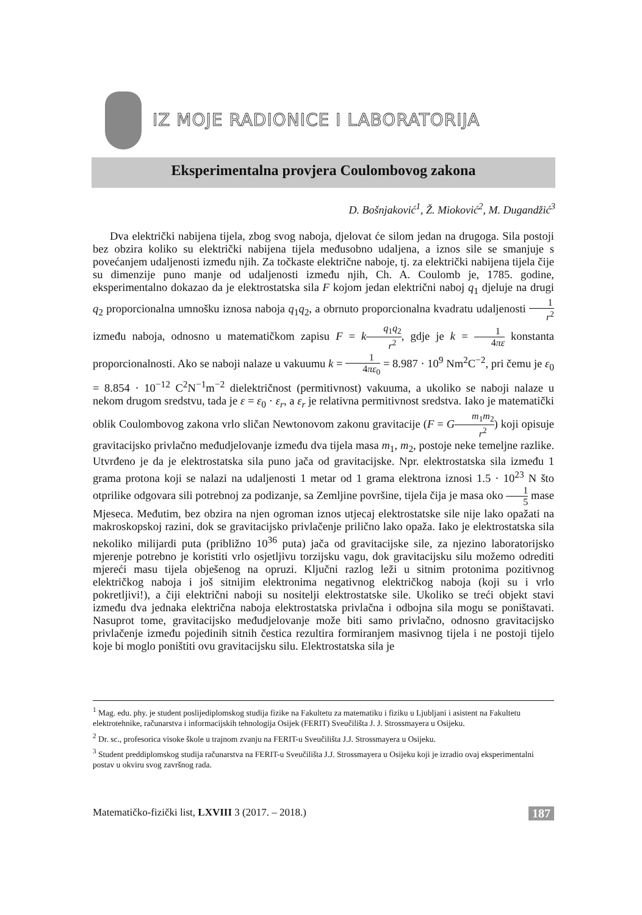IZ MOJE RADIONICE I LABORATORIJA
Eksperimentalna provjera Coulombovog zakona
D. Bošnjaković<sup>1</sup>, Ž. Mioković<sup>2</sup>, M. Dugandžić<sup>3</sup>
Dva električki nabijena tijela, zbog svog naboja, djelovat će silom jedan na drugoga. Sila postoji bez obzira koliko su električki nabijena tijela međusobno udaljena, a iznos sile se smanjuje s povećanjem udaljenosti između njih. Za točkaste električne naboje, tj. za električki nabijena tijela čije su dimenzije puno manje od udaljenosti između njih, Ch. A. Coulomb je, 1785. godine, eksperimentalno dokazao da je elektrostatska sila F kojom jedan električni naboj q<sub>1</sub> djeluje na drugi q<sub>2</sub> proporcionalna umnošku iznosa naboja q<sub>1</sub>q<sub>2</sub>, a obrnuto proporcionalna kvadratu udaljenosti 1 r<sup>2</sup> između naboja, odnosno u matematičkom zapisu F = kq<sub>1</sub>q<sub>2</sub> r<sup>2</sup>, gdje je k = 1 4πε konstanta proporcionalnosti. Ako se naboji nalaze u vakuumu k = 1 4πε<sub>0</sub> = 8.987 · 10<sup>9</sup> Nm<sup>2</sup>C<sup>−2</sup>, pri čemu je ε<sub>0</sub> = 8.854 · 10<sup>−12</sup> C<sup>2</sup>N<sup>−1</sup>m<sup>−2</sup> dielektričnost (permitivnost) vakuuma, a ukoliko se naboji nalaze u nekom drugom sredstvu, tada je ε = ε<sub>0</sub> · ε<sub>r</sub>, a ε<sub>r</sub> je relativna permitivnost sredstva. Iako je matematički oblik Coulombovog zakona vrlo sličan Newtonovom zakonu gravitacije (F = Gm<sub>1</sub>m<sub>2</sub> r<sup>2</sup>) koji opisuje gravitacijsko privlačno međudjelovanje između dva tijela masa m<sub>1</sub>, m<sub>2</sub>, postoje neke temeljne razlike. Utvrđeno je da je elektrostatska sila puno jača od gravitacijske. Npr. elektrostatska sila između 1 grama protona koji se nalazi na udaljenosti 1 metar od 1 grama elektrona iznosi 1.5 · 10<sup>23</sup> N što otprilike odgovara sili potrebnoj za podizanje, sa Zemljine površine, tijela čija je masa oko 1 5 mase Mjeseca. Međutim, bez obzira na njen ogroman iznos utjecaj elektrostatske sile nije lako opažati na makroskopskoj razini, dok se gravitacijsko privlačenje prilično lako opaža. Iako je elektrostatska sila nekoliko milijardi puta (približno 10<sup>36</sup> puta) jača od gravitacijske sile, za njezino laboratorijsko mjerenje potrebno je koristiti vrlo osjetljivu torzijsku vagu, dok gravitacijsku silu možemo odrediti mjereći masu tijela obješenog na opruzi. Ključni razlog leži u sitnim protonima pozitivnog električkog naboja i još sitnijim elektronima negativnog električkog naboja (koji su i vrlo pokretljivi!), a čiji električni naboji su nositelji elektrostatske sile. Ukoliko se treći objekt stavi između dva jednaka električna naboja elektrostatska privlačna i odbojna sila mogu se poništavati. Nasuprot tome, gravitacijsko međudjelovanje može biti samo privlačno, odnosno gravitacijsko privlačenje između pojedinih sitnih čestica rezultira formiranjem masivnog tijela i ne postoji tijelo koje bi moglo poništiti ovu gravitacijsku silu. Elektrostatska sila je
<sup>1</sup> Mag. edu. phy. je student poslijediplomskog studija fizike na Fakultetu za matematiku i fiziku u Ljubljani i asistent na Fakultetu elektrotehnike, računarstva i informacijskih tehnologija Osijek (FERIT) Sveučilišta J. J. Strossmayera u Osijeku.
<sup>2</sup> Dr. sc., profesorica visoke škole u trajnom zvanju na FERIT-u Sveučilišta J.J. Strossmayera u Osijeku.
<sup>3</sup> Student preddiplomskog studija računarstva na FERIT-u Sveučilišta J.J. Strossmayera u Osijeku koji je izradio ovaj eksperimentalni postav u okviru svog završnog rada.
Matematičko-fizički list, LXVIII 3 (2017. – 2018.) 187